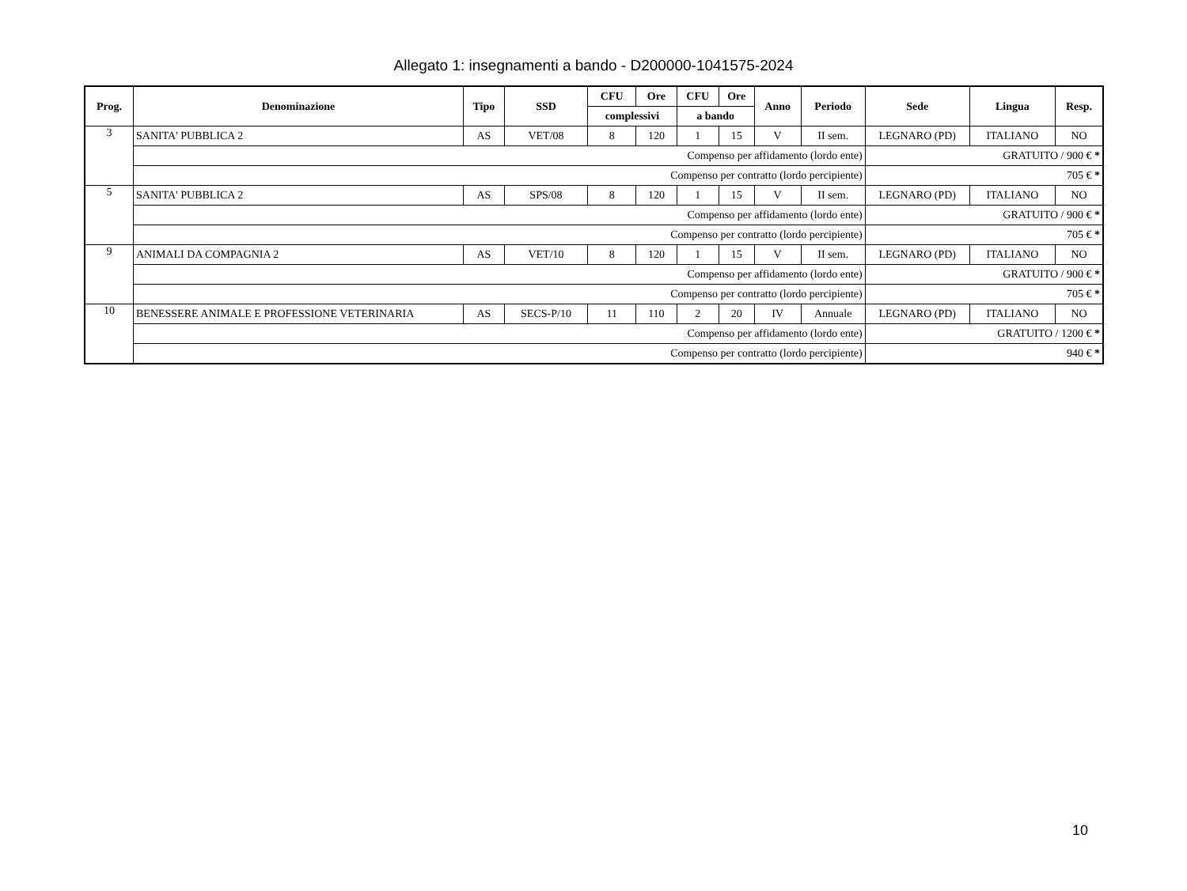Allegato 1: insegnamenti a bando - D200000-1041575-2024
| Prog. | Denominazione | Tipo | SSD | CFU | Ore | CFU | Ore | Anno | Periodo | Sede | Lingua | Resp. |
| --- | --- | --- | --- | --- | --- | --- | --- | --- | --- | --- | --- | --- |
| | | | | complessivi | | a bando | | | | | | |
| 3 | SANITA' PUBBLICA 2 | AS | VET/08 | 8 | 120 | 1 | 15 | V | II sem. | LEGNARO (PD) | ITALIANO | NO |
| | Compenso per affidamento (lordo ente) | | | | | | | | | GRATUITO / 900 € * | | |
| | Compenso per contratto (lordo percipiente) | | | | | | | | | 705 € * | | |
| 5 | SANITA' PUBBLICA 2 | AS | SPS/08 | 8 | 120 | 1 | 15 | V | II sem. | LEGNARO (PD) | ITALIANO | NO |
| | Compenso per affidamento (lordo ente) | | | | | | | | | GRATUITO / 900 € * | | |
| | Compenso per contratto (lordo percipiente) | | | | | | | | | 705 € * | | |
| 9 | ANIMALI DA COMPAGNIA 2 | AS | VET/10 | 8 | 120 | 1 | 15 | V | II sem. | LEGNARO (PD) | ITALIANO | NO |
| | Compenso per affidamento (lordo ente) | | | | | | | | | GRATUITO / 900 € * | | |
| | Compenso per contratto (lordo percipiente) | | | | | | | | | 705 € * | | |
| 10 | BENESSERE ANIMALE E PROFESSIONE VETERINARIA | AS | SECS-P/10 | 11 | 110 | 2 | 20 | IV | Annuale | LEGNARO (PD) | ITALIANO | NO |
| | Compenso per affidamento (lordo ente) | | | | | | | | | GRATUITO / 1200 € * | | |
| | Compenso per contratto (lordo percipiente) | | | | | | | | | 940 € * | | |
10